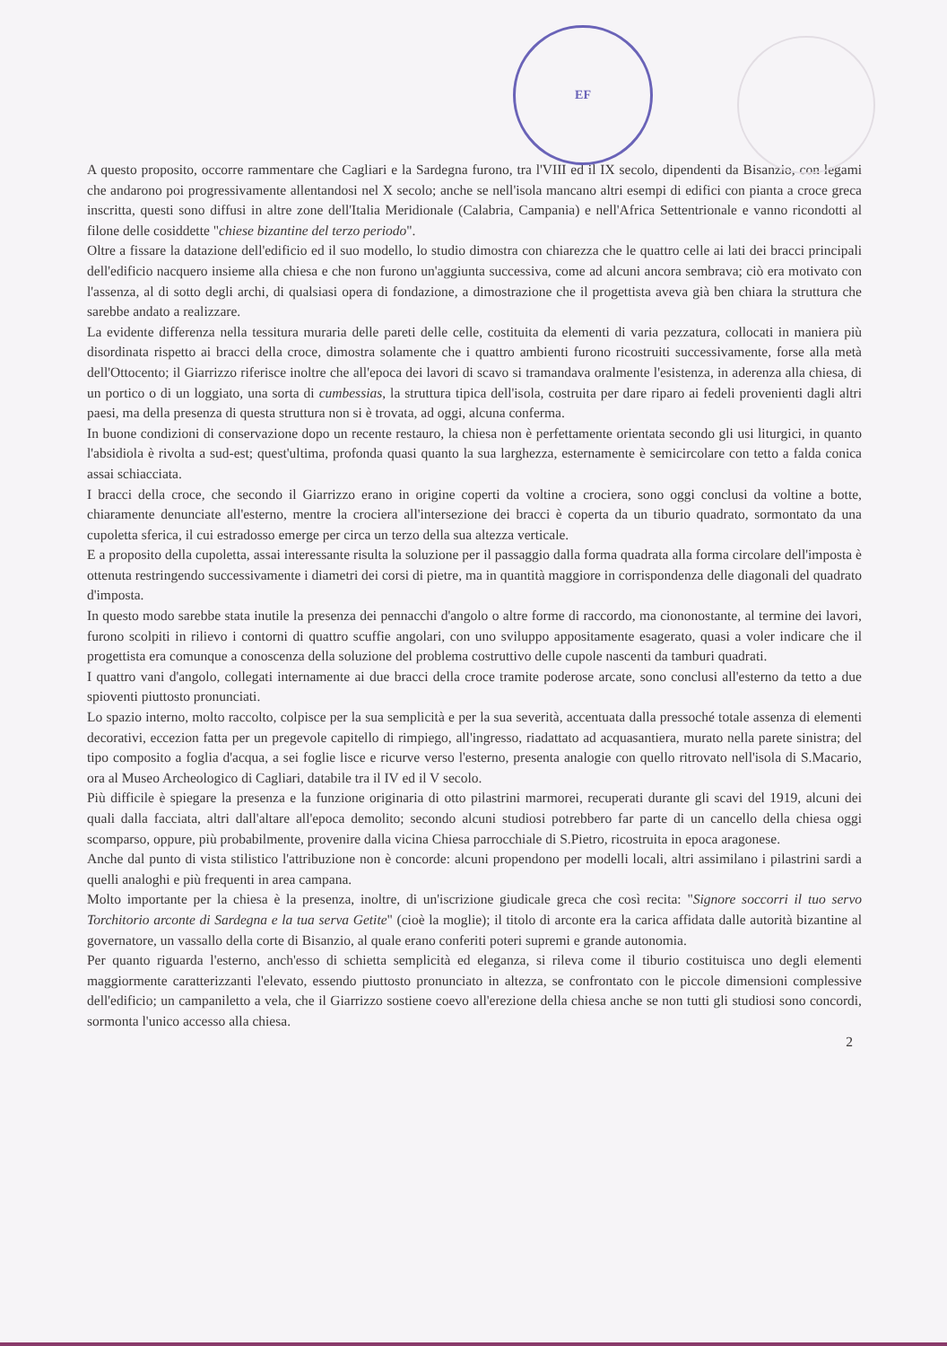EF
A questo proposito, occorre rammentare che Cagliari e la Sardegna furono, tra l'VIII ed il IX secolo, dipendenti da Bisanzio, con legami che andarono poi progressivamente allentandosi nel X secolo; anche se nell'isola mancano altri esempi di edifici con pianta a croce greca inscritta, questi sono diffusi in altre zone dell'Italia Meridionale (Calabria, Campania) e nell'Africa Settentrionale e vanno ricondotti al filone delle cosiddette "chiese bizantine del terzo periodo".
Oltre a fissare la datazione dell'edificio ed il suo modello, lo studio dimostra con chiarezza che le quattro celle ai lati dei bracci principali dell'edificio nacquero insieme alla chiesa e che non furono un'aggiunta successiva, come ad alcuni ancora sembrava; ciò era motivato con l'assenza, al di sotto degli archi, di qualsiasi opera di fondazione, a dimostrazione che il progettista aveva già ben chiara la struttura che sarebbe andato a realizzare.
La evidente differenza nella tessitura muraria delle pareti delle celle, costituita da elementi di varia pezzatura, collocati in maniera più disordinata rispetto ai bracci della croce, dimostra solamente che i quattro ambienti furono ricostruiti successivamente, forse alla metà dell'Ottocento; il Giarrizzo riferisce inoltre che all'epoca dei lavori di scavo si tramandava oralmente l'esistenza, in aderenza alla chiesa, di un portico o di un loggiato, una sorta di cumbessias, la struttura tipica dell'isola, costruita per dare riparo ai fedeli provenienti dagli altri paesi, ma della presenza di questa struttura non si è trovata, ad oggi, alcuna conferma.
In buone condizioni di conservazione dopo un recente restauro, la chiesa non è perfettamente orientata secondo gli usi liturgici, in quanto l'absidiola è rivolta a sud-est; quest'ultima, profonda quasi quanto la sua larghezza, esternamente è semicircolare con tetto a falda conica assai schiacciata.
I bracci della croce, che secondo il Giarrizzo erano in origine coperti da voltine a crociera, sono oggi conclusi da voltine a botte, chiaramente denunciate all'esterno, mentre la crociera all'intersezione dei bracci è coperta da un tiburio quadrato, sormontato da una cupoletta sferica, il cui estradosso emerge per circa un terzo della sua altezza verticale.
E a proposito della cupoletta, assai interessante risulta la soluzione per il passaggio dalla forma quadrata alla forma circolare dell'imposta è ottenuta restringendo successivamente i diametri dei corsi di pietre, ma in quantità maggiore in corrispondenza delle diagonali del quadrato d'imposta.
In questo modo sarebbe stata inutile la presenza dei pennacchi d'angolo o altre forme di raccordo, ma ciononostante, al termine dei lavori, furono scolpiti in rilievo i contorni di quattro scuffie angolari, con uno sviluppo appositamente esagerato, quasi a voler indicare che il progettista era comunque a conoscenza della soluzione del problema costruttivo delle cupole nascenti da tamburi quadrati.
I quattro vani d'angolo, collegati internamente ai due bracci della croce tramite poderose arcate, sono conclusi all'esterno da tetto a due spioventi piuttosto pronunciati.
Lo spazio interno, molto raccolto, colpisce per la sua semplicità e per la sua severità, accentuata dalla pressoché totale assenza di elementi decorativi, eccezion fatta per un pregevole capitello di rimpiego, all'ingresso, riadattato ad acquasantiera, murato nella parete sinistra; del tipo composito a foglia d'acqua, a sei foglie lisce e ricurve verso l'esterno, presenta analogie con quello ritrovato nell'isola di S.Macario, ora al Museo Archeologico di Cagliari, databile tra il IV ed il V secolo.
Più difficile è spiegare la presenza e la funzione originaria di otto pilastrini marmorei, recuperati durante gli scavi del 1919, alcuni dei quali dalla facciata, altri dall'altare all'epoca demolito; secondo alcuni studiosi potrebbero far parte di un cancello della chiesa oggi scomparso, oppure, più probabilmente, provenire dalla vicina Chiesa parrocchiale di S.Pietro, ricostruita in epoca aragonese.
Anche dal punto di vista stilistico l'attribuzione non è concorde: alcuni propendono per modelli locali, altri assimilano i pilastrini sardi a quelli analoghi e più frequenti in area campana.
Molto importante per la chiesa è la presenza, inoltre, di un'iscrizione giudicale greca che così recita: "Signore soccorri il tuo servo Torchitorio arconte di Sardegna e la tua serva Getite" (cioè la moglie); il titolo di arconte era la carica affidata dalle autorità bizantine al governatore, un vassallo della corte di Bisanzio, al quale erano conferiti poteri supremi e grande autonomia.
Per quanto riguarda l'esterno, anch'esso di schietta semplicità ed eleganza, si rileva come il tiburio costituisca uno degli elementi maggiormente caratterizzanti l'elevato, essendo piuttosto pronunciato in altezza, se confrontato con le piccole dimensioni complessive dell'edificio; un campaniletto a vela, che il Giarrizzo sostiene coevo all'erezione della chiesa anche se non tutti gli studiosi sono concordi, sormonta l'unico accesso alla chiesa.
2